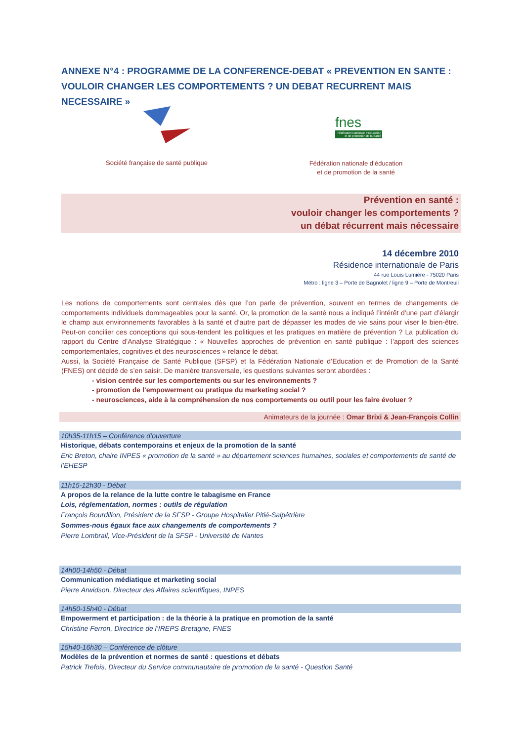ANNEXE N°4 : PROGRAMME DE LA CONFERENCE-DEBAT « PREVENTION EN SANTE : VOULOIR CHANGER LES COMPORTEMENTS ? UN DEBAT RECURRENT MAIS NECESSAIRE »
Société française de santé publique
fnes
Fédération Nationale d'Education et de promotion de la Santé
Fédération nationale d’éducation
et de promotion de la santé
Prévention en santé :
vouloir changer les comportements ?
un débat récurrent mais nécessaire
14 décembre 2010
Résidence internationale de Paris
44 rue Louis Lumière - 75020 Paris
Métro : ligne 3 – Porte de Bagnolet / ligne 9 – Porte de Montreuil
Les notions de comportements sont centrales dès que l’on parle de prévention, souvent en termes de changements de comportements individuels dommageables pour la santé. Or, la promotion de la santé nous a indiqué l’intérêt d’une part d’élargir le champ aux environnements favorables à la santé et d’autre part de dépasser les modes de vie sains pour viser le bien-être. Peut-on concilier ces conceptions qui sous-tendent les politiques et les pratiques en matière de prévention ? La publication du rapport du Centre d’Analyse Stratégique : « Nouvelles approches de prévention en santé publique : l’apport des sciences comportementales, cognitives et des neurosciences » relance le débat.
Aussi, la Société Française de Santé Publique (SFSP) et la Fédération Nationale d’Education et de Promotion de la Santé (FNES) ont décidé de s’en saisir. De manière transversale, les questions suivantes seront abordées :
- vision centrée sur les comportements ou sur les environnements ?
- promotion de l’empowerment ou pratique du marketing social ?
- neurosciences, aide à la compréhension de nos comportements ou outil pour les faire évoluer ?
Animateurs de la journée : Omar Brixi & Jean-François Collin
10h35-11h15 – Conférence d’ouverture
Historique, débats contemporains et enjeux de la promotion de la santé
Eric Breton, chaire INPES « promotion de la santé » au département sciences humaines, sociales et comportements de santé de l’EHESP
11h15-12h30 - Débat
A propos de la relance de la lutte contre le tabagisme en France
Lois, réglementation, normes : outils de régulation
François Bourdillon, Président de la SFSP - Groupe Hospitalier Pitié-Salpêtrière
Sommes-nous égaux face aux changements de comportements ?
Pierre Lombrail, Vice-Président de la SFSP - Université de Nantes
14h00-14h50 - Débat
Communication médiatique et marketing social
Pierre Arwidson, Directeur des Affaires scientifiques, INPES
14h50-15h40 - Débat
Empowerment et participation : de la théorie à la pratique en promotion de la santé
Christine Ferron, Directrice de l’IREPS Bretagne, FNES
15h40-16h30 – Conférence de clôture
Modèles de la prévention et normes de santé : questions et débats
Patrick Trefois, Directeur du Service communautaire de promotion de la santé - Question Santé